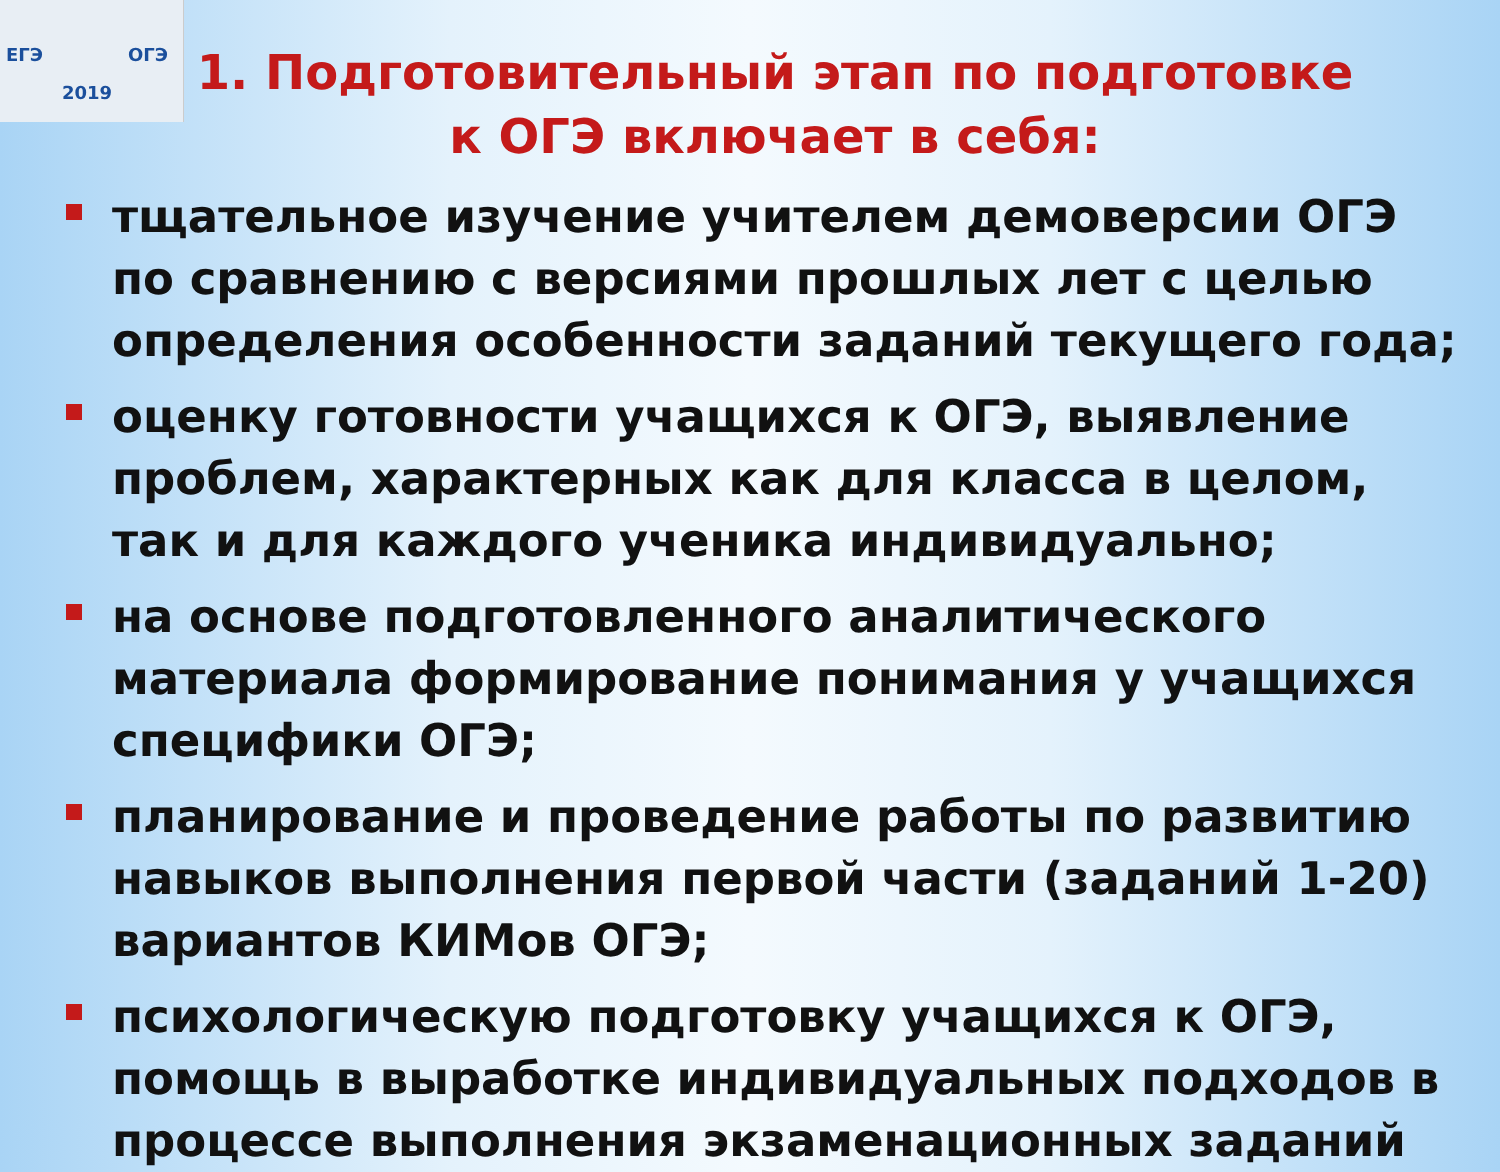ЕГЭ ОГЭ
2019
1. Подготовительный этап по подготовке к ОГЭ включает в себя:
тщательное изучение учителем демоверсии ОГЭ по сравнению с версиями прошлых лет с целью определения особенности заданий текущего года;
оценку готовности учащихся к ОГЭ, выявление проблем, характерных как для класса в целом, так и для каждого ученика индивидуально;
на основе подготовленного аналитического материала формирование понимания у учащихся специфики ОГЭ;
планирование и проведение работы по развитию навыков выполнения первой части (заданий 1-20) вариантов КИМов ОГЭ;
психологическую подготовку учащихся к ОГЭ, помощь в выработке индивидуальных подходов в процессе выполнения экзаменационных заданий